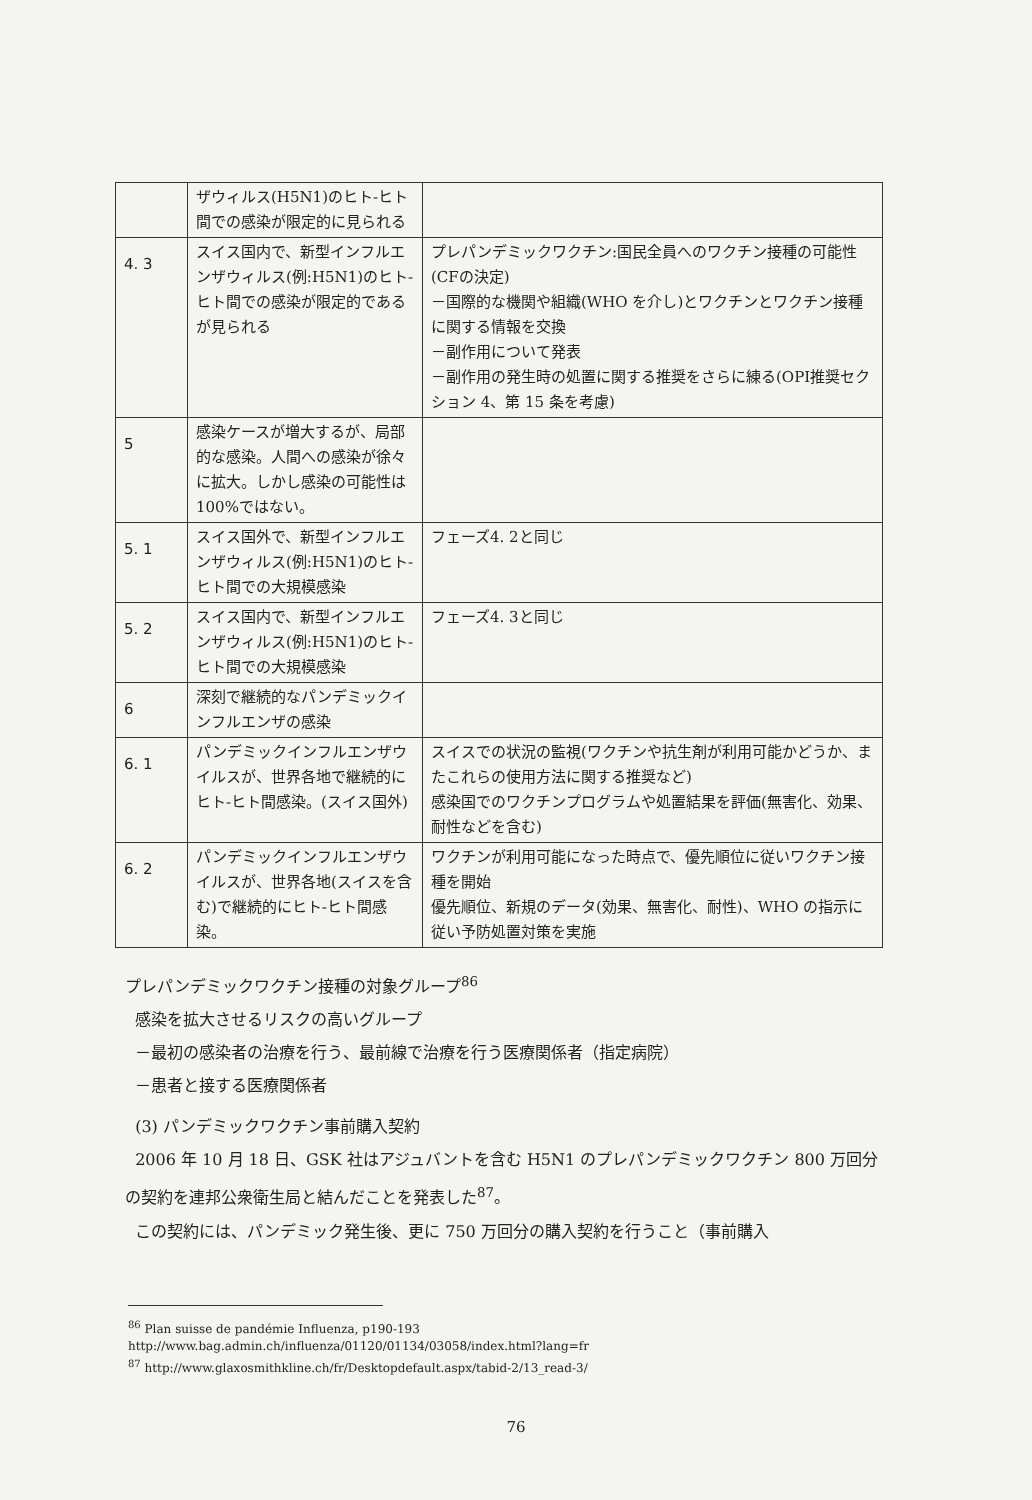| | ザウィルス(H5N1)のヒト-ヒト間での感染が限定的に見られる | |
| 4. 3 | スイス国内で、新型インフルエンザウィルス(例:H5N1)のヒト-ヒト間での感染が限定的であるが見られる | プレパンデミックワクチン:国民全員へのワクチン接種の可能性(CFの決定) －国際的な機関や組織(WHO を介し)とワクチンとワクチン接種に関する情報を交換 －副作用について発表 －副作用の発生時の処置に関する推奨をさらに練る(OPI推奨セクション 4、第 15 条を考慮) |
| 5 | 感染ケースが増大するが、局部的な感染。人間への感染が徐々に拡大。しかし感染の可能性は100%ではない。 | |
| 5. 1 | スイス国外で、新型インフルエンザウィルス(例:H5N1)のヒト-ヒト間での大規模感染 | フェーズ4. 2と同じ |
| 5. 2 | スイス国内で、新型インフルエンザウィルス(例:H5N1)のヒト-ヒト間での大規模感染 | フェーズ4. 3と同じ |
| 6 | 深刻で継続的なパンデミックインフルエンザの感染 | |
| 6. 1 | パンデミックインフルエンザウイルスが、世界各地で継続的にヒト-ヒト間感染。(スイス国外) | スイスでの状況の監視(ワクチンや抗生剤が利用可能かどうか、またこれらの使用方法に関する推奨など) 感染国でのワクチンプログラムや処置結果を評価(無害化、効果、耐性などを含む) |
| 6. 2 | パンデミックインフルエンザウイルスが、世界各地(スイスを含む)で継続的にヒト-ヒト間感染。 | ワクチンが利用可能になった時点で、優先順位に従いワクチン接種を開始 優先順位、新規のデータ(効果、無害化、耐性)、WHO の指示に従い予防処置対策を実施 |
プレパンデミックワクチン接種の対象グループ<sup>86</sup>
感染を拡大させるリスクの高いグループ
－最初の感染者の治療を行う、最前線で治療を行う医療関係者（指定病院）
－患者と接する医療関係者
(3) パンデミックワクチン事前購入契約
2006 年 10 月 18 日、GSK 社はアジュバントを含む H5N1 のプレパンデミックワクチン 800 万回分の契約を連邦公衆衛生局と結んだことを発表した<sup>87</sup>。
この契約には、パンデミック発生後、更に 750 万回分の購入契約を行うこと（事前購入
<sup>86</sup> Plan suisse de pandémie Influenza, p190-193
http://www.bag.admin.ch/influenza/01120/01134/03058/index.html?lang=fr
<sup>87</sup> http://www.glaxosmithkline.ch/fr/Desktopdefault.aspx/tabid-2/13_read-3/
76